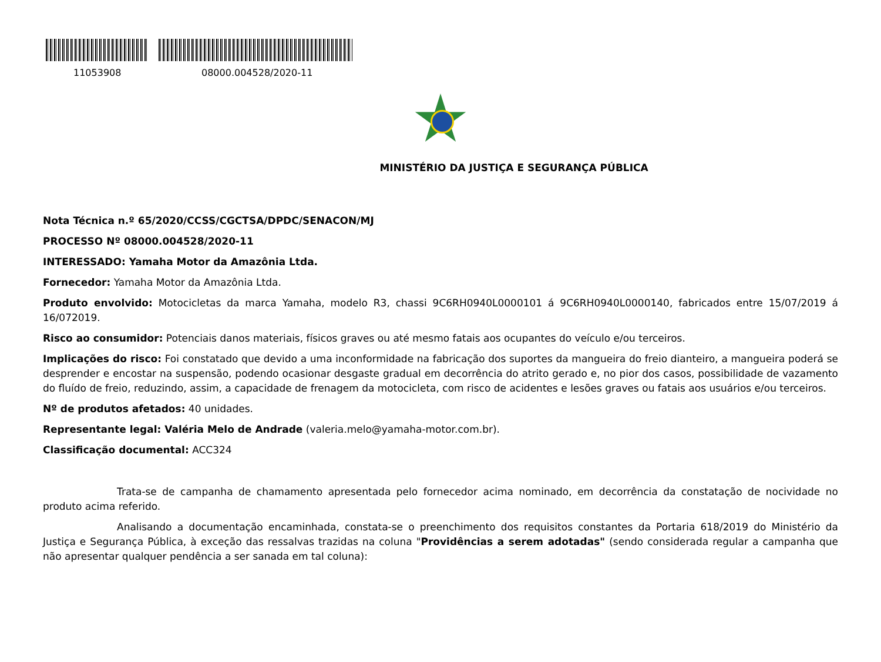11053908 08000.004528/2020-11
MINISTÉRIO DA JUSTIÇA E SEGURANÇA PÚBLICA
Nota Técnica n.º 65/2020/CCSS/CGCTSA/DPDC/SENACON/MJ
PROCESSO Nº 08000.004528/2020-11
INTERESSADO: Yamaha Motor da Amazônia Ltda.
Fornecedor: Yamaha Motor da Amazônia Ltda.
Produto envolvido: Motocicletas da marca Yamaha, modelo R3, chassi 9C6RH0940L0000101 á 9C6RH0940L0000140, fabricados entre 15/07/2019 á 16/072019.
Risco ao consumidor: Potenciais danos materiais, físicos graves ou até mesmo fatais aos ocupantes do veículo e/ou terceiros.
Implicações do risco: Foi constatado que devido a uma inconformidade na fabricação dos suportes da mangueira do freio dianteiro, a mangueira poderá se desprender e encostar na suspensão, podendo ocasionar desgaste gradual em decorrência do atrito gerado e, no pior dos casos, possibilidade de vazamento do fluído de freio, reduzindo, assim, a capacidade de frenagem da motocicleta, com risco de acidentes e lesões graves ou fatais aos usuários e/ou terceiros.
Nº de produtos afetados: 40 unidades.
Representante legal: Valéria Melo de Andrade (valeria.melo@yamaha-motor.com.br).
Classificação documental: ACC324
Trata-se de campanha de chamamento apresentada pelo fornecedor acima nominado, em decorrência da constatação de nocividade no produto acima referido.
Analisando a documentação encaminhada, constata-se o preenchimento dos requisitos constantes da Portaria 618/2019 do Ministério da Justiça e Segurança Pública, à exceção das ressalvas trazidas na coluna "Providências a serem adotadas" (sendo considerada regular a campanha que não apresentar qualquer pendência a ser sanada em tal coluna):